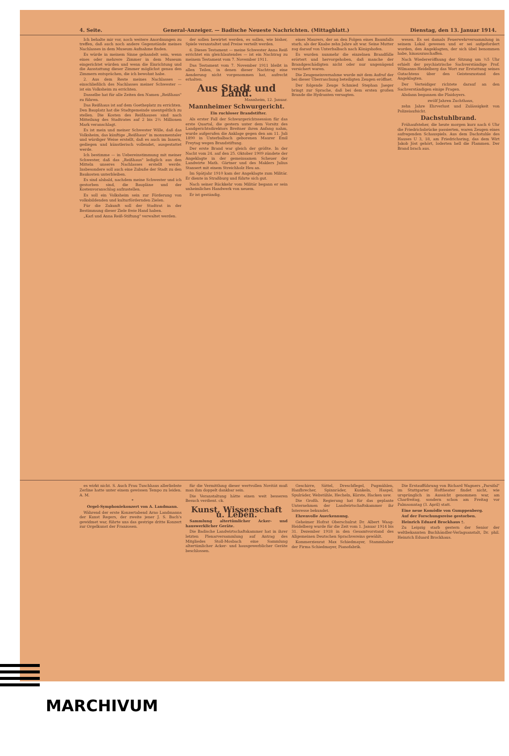4. Seite. General-Anzeiger. — Badische Neueste Nachrichten. (Mittagblatt.) Dienstag, den 13. Januar 1914.
Ich behalte mir vor, noch weitere Anordnungen zu treffen, daß auch noch andere Gegenstände meines Nachlasses in dem Museum Aufnahme finden.
Es würde in meinem Sinne gehandelt sein, wenn eines oder mehrere Zimmer in dem Museum eingerichtet würden und wenn die Einrichtung und die Ausstattung dieser Zimmer möglichst genau den Zimmern entsprächen, die ich bewohnt habe.
2. Aus dem Reste meines Nachlasses — einschließlich des Nachlasses meiner Schwester — ist ein Volksheim zu errichten.
Dasselbe hat für alle Zeiten den Namen „Reißhaus" zu führen.
Das Reißhaus ist auf dem Goetheplatz zu errichten. Den Bauplatz hat die Stadtgemeinde unentgeltlich zu stellen. Die Kosten des Reißhauses sind nach Mitteilung des Stadtrates auf 2 bis 2½ Millionen Mark veranschlagt.
Es ist mein und meiner Schwester Wille, daß das Volksheim, das künftige „Reißhaus" in monumentaler und würdiger Weise erstellt, daß es auch im Innern, gediegen und künstlerisch vollendet, ausgestattet werde.
Ich bestimme — in Uebereinstimmung mit meiner Schwester, daß das „Reißhaus" lediglich aus den Mitteln unseres Nachlasses erstellt werde. Insbesondere soll auch eine Zubuße der Stadt zu den Baukosten unterbleiben.
Es sind alsbald, nachdem meine Schwester und ich gestorben sind, die Baupläne und der Kostenvoranschlag aufzustellen.
Es soll ein Volksheim sein zur Förderung von volksbildenden und kulturfördernden Zielen.
Für die Zukunft soll der Stadtrat in der Bestimmung dieser Ziele freie Hand haben.
„Karl und Anna Reiß-Stiftung" verwaltet werden.
der sollen bewirtet werden, es sollen, wie bisher, Spiele veranstaltet und Preise verteilt werden.
6. Dieses Testament — meine Schwester Anna Reiß errichtet ein gleichlautendes — ist ein Nachtrag zu meinem Testament vom 7. November 1911.
Das Testament vom 7. November 1911 bleibt in allen Teilen, in denen dieser Nachtrag eine Aenderung nicht vorgenommen hat, aufrecht erhalten.
Aus Stadt und Land.
Mannheim, 12. Januar.
Mannheimer Schwurgericht.
Ein ruchloser Brandstifter.
Als erster Fall der Schwurgerichtssession für das erste Quartal, die gestern unter dem Vorsitz des Landgerichtsdirektors Breitner ihren Anfang nahm, wurde aufgerufen die Anklage gegen den am 11. Juli 1890 in Unterbalbach geborenen Maurer Emil Freytag wegen Brandstiftung.
Der erste Brand war gleich der größte. In der Nacht vom 24. auf den 25. Oktober 1909 zündete der Angeklagte in der gemeinsamen Scheuer der Landwirte Math. Gärtner und des Maklers Julius Stansert mit einem Streichholz Heu an.
Im Spätjahr 1910 kam der Angeklagte zum Militär. Er diente in Straßburg und führte sich gut.
Nach seiner Rückkehr vom Militär begann er sein unheimliches Handwerk von neuem.
Er ist geständig.
eines Maurers, der an den Folgen eines Baumfalls starb, als der Knabe zehn Jahre alt war. Seine Mutter zog darauf von Unterbalbach nach Königshofen.
Es wurden nunmehr die einzelnen Brandfälle erörtert und hervorgehoben, daß manche der Brandgeschädigten nicht oder nur ungenügend versichert waren.
Die Zeugeneinvernahme wurde mit dem Aufruf der bei dieser Überraschung beteiligten Zeugen eröffnet.
Der folgende Zeuge Schmied Stephan Jaeger bringt zur Sprache, daß bei dem ersten großen Brande die Hydranten versagten.
wesen. Es sei damals Feuerwehrversammlung in seinem Lokal gewesen und er sei aufgefordert worden, den Angeklagten, der sich übel benommen habe, hinauszuschaffen.
Nach Wiedereröffnung der Sitzung um ½5 Uhr erhielt der psychiatrische Sachverständige Prof. Wilmanns-Heidelberg das Wort zur Erstattung seines Gutachtens über den Geisteszustand des Angeklagten.
Der Verteidiger richtete darauf an den Sachverständigen einige Fragen.
Alsdann begannen die Plaidoyers.
zwölf Jahren Zuchthaus,
zehn Jahre Ehrverlust und Zulässigkeit von Polizeiaufsicht.
Dachstuhlbrand.
Frühaufsteher, die heute morgen kurz nach 6 Uhr die Friedrichsbrücke passierten, waren Zeugen eines aufregenden Schauspiels. Aus dem Dachstuhle des Hauses U 3, 18, am Friedrichsring, das dem Wirt Jakob Jöst gehört, loderten hell die Flammen. Der Brand brach aus.
es wirkt nicht. S. Auch Frau Tuschhaus allerliebste Zerline hatte unter einem gewissen Tempo zu leiden. A. M.
*
Orgel-Symphoniekonzert von A. Landmann.
Während der erste Konzertabend Arno Landmanns der Kunst Regers, der zweite jener J. S. Bach's gewidmet war, führte uns das gestrige dritte Konzert zur Orgelkunst der Franzosen.
für die Vermittlung dieser wertvollen Novität muß man ihm doppelt dankbar sein.
Die Veranstaltung hätte einen weit besseren Besuch verdient. ck.
Kunst, Wissenschaft u. Leben.
Sammlung altertümlicher Acker- und hauswerklicher Geräte.
Die Badische Landwirtschaftskammer hat in ihrer letzten Plenarversammlung auf Antrag des Mitgliedes Stoll-Mosbach eine Sammlung altertümlicher Acker- und hausgewerblicher Geräte beschlossen.
Geschirre, Sättel, Dreschflegel, Pugmühlen, Hanfbrecher, Spinnräder, Kunkeln, Haspel, Spulräder, Webstühle, Hecheln, Kürste, Hacken usw.
Die Großh. Regierung hat für das geplante Unternehmen der Landwirtschaftskammer ihr Interesse bekundet.
Ehrenvolle Auerkennung.
Geheimer Hofrat Oberschulrat Dr. Albert Waag-Heidelberg wurde für die Zeit vom 1. Januar 1914 bis 31. Dezember 1918 in den Gesamtvorstand des Allgemeinen Deutschen Sprachvereins gewählt.
Kommerzienrat Max Schiedmayer, Stammhaber der Firma Schiedmayer, Pianofabrik.
Die Erstaufführung von Richard Wagners „Parsifal" im Stuttgarter Hoftheater findet nicht, wie ursprünglich in Aussicht genommen war, am Charfreitag, sondern schon am Freitag vor Palmsonntag (3. April) statt.
Eine neue Komödie von Gumppenberg.
Auf der Forschungsreise gestorben.
Heinrich Eduard Brockhaus †.
Zu Leipzig starb gestern der Senior der weltbekannten Buchhändler-Verlagsanstalt, Dr. phil. Heinrich Eduard Brockhaus.
MARCHIVUM